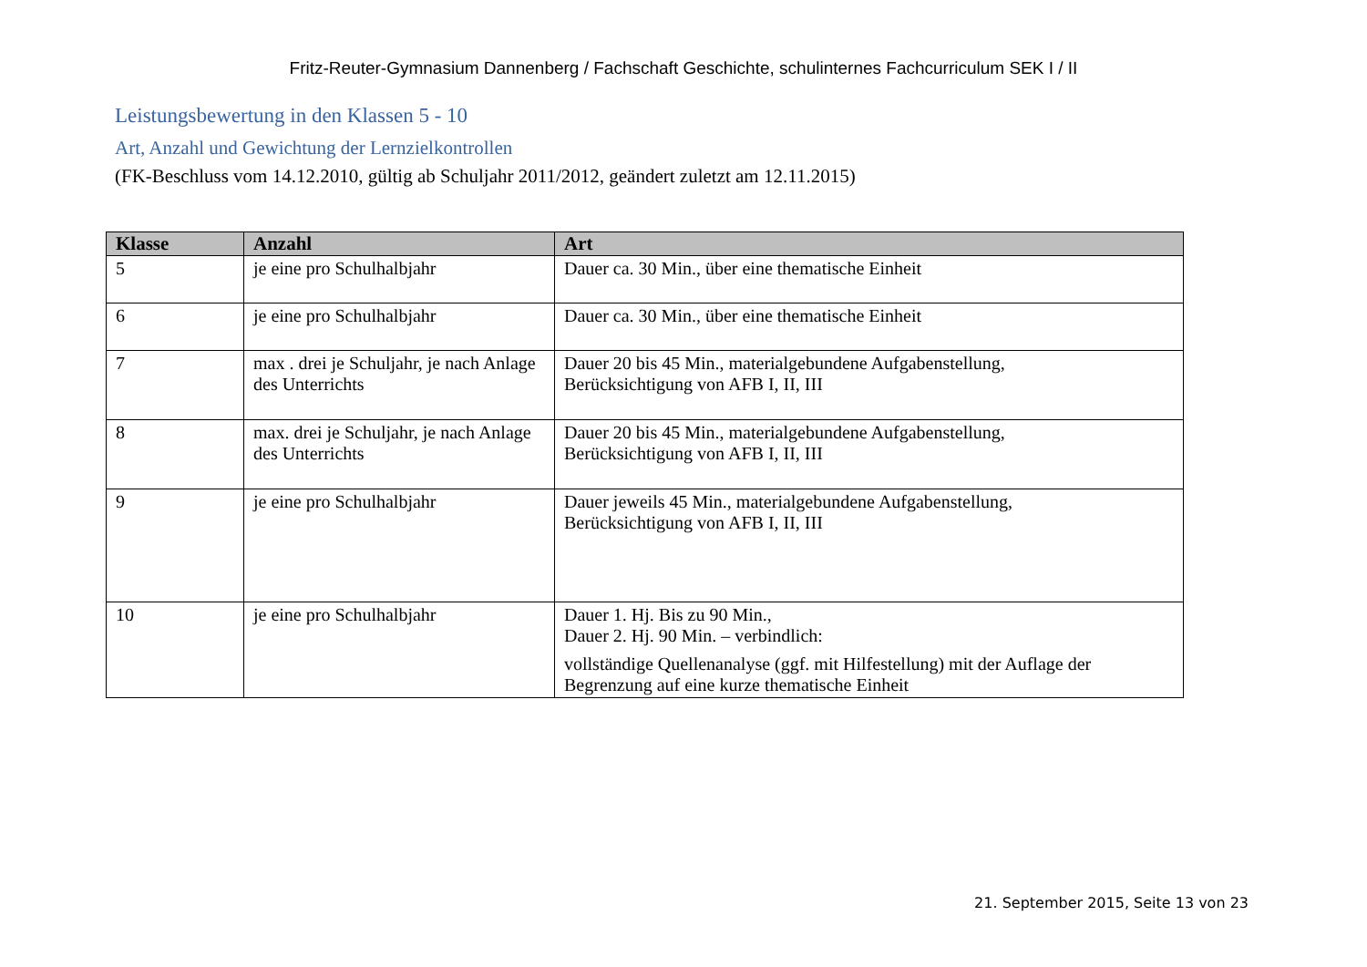Fritz-Reuter-Gymnasium Dannenberg / Fachschaft Geschichte, schulinternes Fachcurriculum SEK I / II
Leistungsbewertung in den Klassen 5 - 10
Art, Anzahl und Gewichtung der Lernzielkontrollen
(FK-Beschluss vom 14.12.2010, gültig ab Schuljahr 2011/2012, geändert zuletzt am 12.11.2015)
| Klasse | Anzahl | Art |
| --- | --- | --- |
| 5 | je eine pro Schulhalbjahr | Dauer ca. 30 Min., über eine thematische Einheit |
| 6 | je eine pro Schulhalbjahr | Dauer ca. 30 Min., über eine thematische Einheit |
| 7 | max . drei je Schuljahr, je nach Anlage des Unterrichts | Dauer 20 bis 45 Min., materialgebundene Aufgabenstellung, Berücksichtigung von AFB I, II, III |
| 8 | max. drei je Schuljahr, je nach Anlage des Unterrichts | Dauer 20 bis 45 Min., materialgebundene Aufgabenstellung, Berücksichtigung von AFB I, II, III |
| 9 | je eine pro Schulhalbjahr | Dauer jeweils 45 Min., materialgebundene Aufgabenstellung, Berücksichtigung von AFB I, II, III |
| 10 | je eine pro Schulhalbjahr | Dauer 1. Hj. Bis zu 90 Min., Dauer 2. Hj. 90 Min. – verbindlich: vollständige Quellenanalyse (ggf. mit Hilfestellung) mit der Auflage der Begrenzung auf eine kurze thematische Einheit |
21. September 2015, Seite 13 von 23